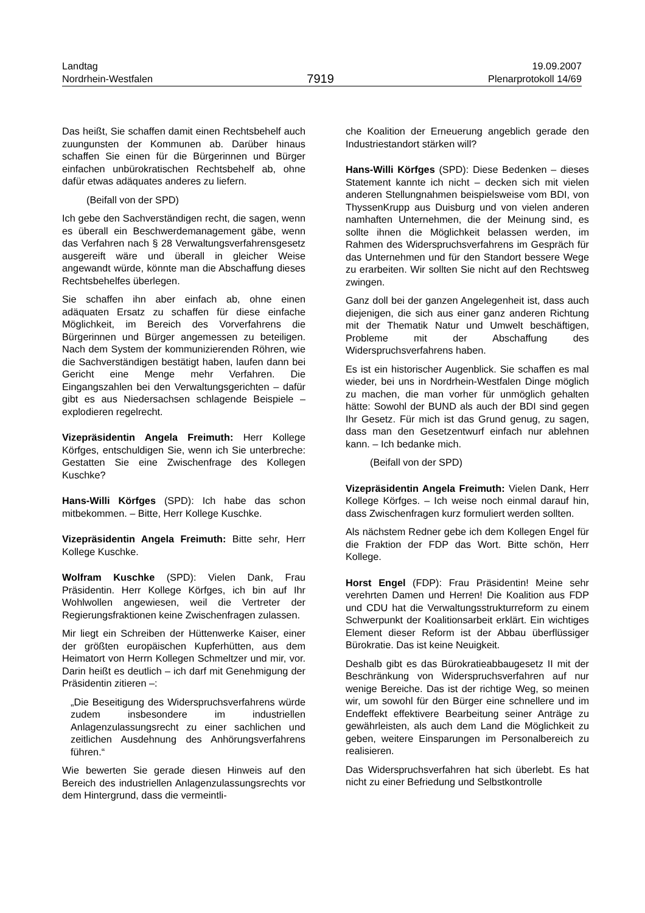Landtag
Nordrhein-Westfalen
7919
19.09.2007
Plenarprotokoll 14/69
Das heißt, Sie schaffen damit einen Rechtsbehelf auch zuungunsten der Kommunen ab. Darüber hinaus schaffen Sie einen für die Bürgerinnen und Bürger einfachen unbürokratischen Rechtsbehelf ab, ohne dafür etwas adäquates anderes zu liefern.
(Beifall von der SPD)
Ich gebe den Sachverständigen recht, die sagen, wenn es überall ein Beschwerdemanagement gäbe, wenn das Verfahren nach § 28 Verwaltungsverfahrensgesetz ausgereift wäre und überall in gleicher Weise angewandt würde, könnte man die Abschaffung dieses Rechtsbehelfes überlegen.
Sie schaffen ihn aber einfach ab, ohne einen adäquaten Ersatz zu schaffen für diese einfache Möglichkeit, im Bereich des Vorverfahrens die Bürgerinnen und Bürger angemessen zu beteiligen. Nach dem System der kommunizierenden Röhren, wie die Sachverständigen bestätigt haben, laufen dann bei Gericht eine Menge mehr Verfahren. Die Eingangszahlen bei den Verwaltungsgerichten – dafür gibt es aus Niedersachsen schlagende Beispiele – explodieren regelrecht.
Vizepräsidentin Angela Freimuth: Herr Kollege Körfges, entschuldigen Sie, wenn ich Sie unterbreche: Gestatten Sie eine Zwischenfrage des Kollegen Kuschke?
Hans-Willi Körfges (SPD): Ich habe das schon mitbekommen. – Bitte, Herr Kollege Kuschke.
Vizepräsidentin Angela Freimuth: Bitte sehr, Herr Kollege Kuschke.
Wolfram Kuschke (SPD): Vielen Dank, Frau Präsidentin. Herr Kollege Körfges, ich bin auf Ihr Wohlwollen angewiesen, weil die Vertreter der Regierungsfraktionen keine Zwischenfragen zulassen.
Mir liegt ein Schreiben der Hüttenwerke Kaiser, einer der größten europäischen Kupferhütten, aus dem Heimatort von Herrn Kollegen Schmeltzer und mir, vor. Darin heißt es deutlich – ich darf mit Genehmigung der Präsidentin zitieren –:
„Die Beseitigung des Widerspruchsverfahrens würde zudem insbesondere im industriellen Anlagenzulassungsrecht zu einer sachlichen und zeitlichen Ausdehnung des Anhörungsverfahrens führen.“
Wie bewerten Sie gerade diesen Hinweis auf den Bereich des industriellen Anlagenzulassungsrechts vor dem Hintergrund, dass die vermeintli-
che Koalition der Erneuerung angeblich gerade den Industriestandort stärken will?
Hans-Willi Körfges (SPD): Diese Bedenken – dieses Statement kannte ich nicht – decken sich mit vielen anderen Stellungnahmen beispielsweise vom BDI, von ThyssenKrupp aus Duisburg und von vielen anderen namhaften Unternehmen, die der Meinung sind, es sollte ihnen die Möglichkeit belassen werden, im Rahmen des Widerspruchsverfahrens im Gespräch für das Unternehmen und für den Standort bessere Wege zu erarbeiten. Wir sollten Sie nicht auf den Rechtsweg zwingen.
Ganz doll bei der ganzen Angelegenheit ist, dass auch diejenigen, die sich aus einer ganz anderen Richtung mit der Thematik Natur und Umwelt beschäftigen, Probleme mit der Abschaffung des Widerspruchsverfahrens haben.
Es ist ein historischer Augenblick. Sie schaffen es mal wieder, bei uns in Nordrhein-Westfalen Dinge möglich zu machen, die man vorher für unmöglich gehalten hätte: Sowohl der BUND als auch der BDI sind gegen Ihr Gesetz. Für mich ist das Grund genug, zu sagen, dass man den Gesetzentwurf einfach nur ablehnen kann. – Ich bedanke mich.
(Beifall von der SPD)
Vizepräsidentin Angela Freimuth: Vielen Dank, Herr Kollege Körfges. – Ich weise noch einmal darauf hin, dass Zwischenfragen kurz formuliert werden sollten.
Als nächstem Redner gebe ich dem Kollegen Engel für die Fraktion der FDP das Wort. Bitte schön, Herr Kollege.
Horst Engel (FDP): Frau Präsidentin! Meine sehr verehrten Damen und Herren! Die Koalition aus FDP und CDU hat die Verwaltungsstrukturreform zu einem Schwerpunkt der Koalitionsarbeit erklärt. Ein wichtiges Element dieser Reform ist der Abbau überflüssiger Bürokratie. Das ist keine Neuigkeit.
Deshalb gibt es das Bürokratieabbaugesetz II mit der Beschränkung von Widerspruchsverfahren auf nur wenige Bereiche. Das ist der richtige Weg, so meinen wir, um sowohl für den Bürger eine schnellere und im Endeffekt effektivere Bearbeitung seiner Anträge zu gewährleisten, als auch dem Land die Möglichkeit zu geben, weitere Einsparungen im Personalbereich zu realisieren.
Das Widerspruchsverfahren hat sich überlebt. Es hat nicht zu einer Befriedung und Selbstkontrolle